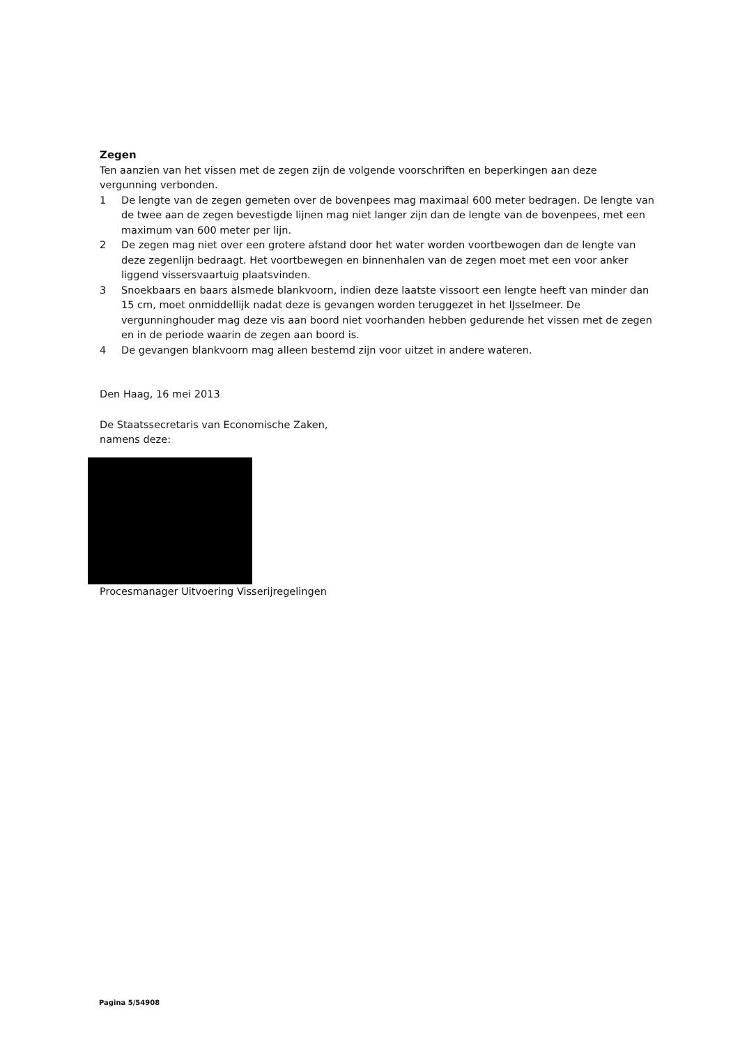Zegen
Ten aanzien van het vissen met de zegen zijn de volgende voorschriften en beperkingen aan deze vergunning verbonden.
1 De lengte van de zegen gemeten over de bovenpees mag maximaal 600 meter bedragen. De lengte van de twee aan de zegen bevestigde lijnen mag niet langer zijn dan de lengte van de bovenpees, met een maximum van 600 meter per lijn.
2 De zegen mag niet over een grotere afstand door het water worden voortbewogen dan de lengte van deze zegenlijn bedraagt. Het voortbewegen en binnenhalen van de zegen moet met een voor anker liggend vissersvaartuig plaatsvinden.
3 Snoekbaars en baars alsmede blankvoorn, indien deze laatste vissoort een lengte heeft van minder dan 15 cm, moet onmiddellijk nadat deze is gevangen worden teruggezet in het IJsselmeer. De vergunninghouder mag deze vis aan boord niet voorhanden hebben gedurende het vissen met de zegen en in de periode waarin de zegen aan boord is.
4 De gevangen blankvoorn mag alleen bestemd zijn voor uitzet in andere wateren.
Den Haag, 16 mei 2013
De Staatssecretaris van Economische Zaken,
namens deze:
Procesmanager Uitvoering Visserijregelingen
Pagina 5/54908